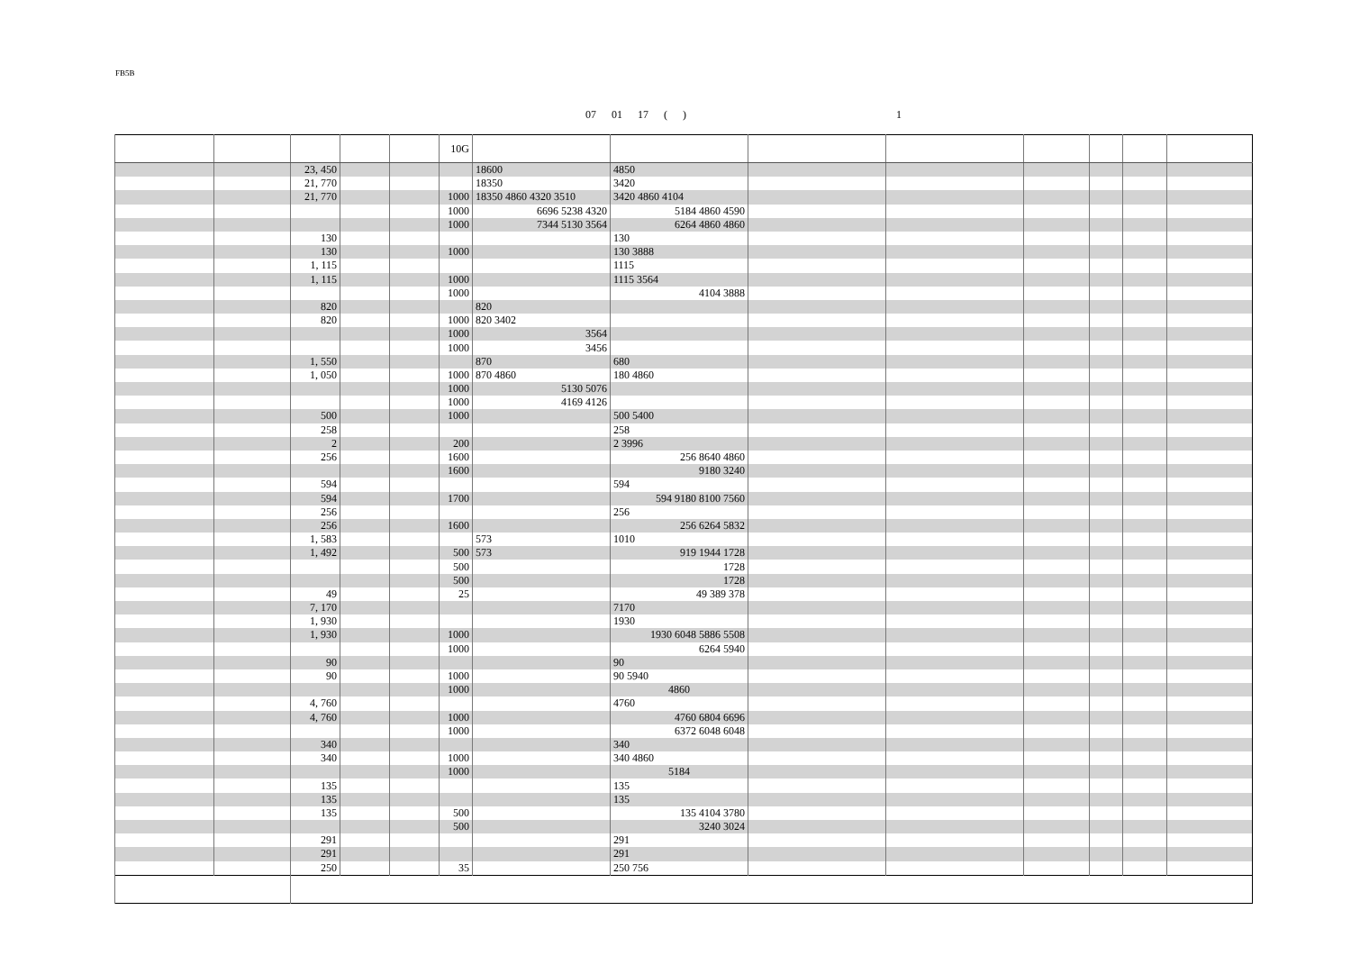FB5B
07 01 17 ( ) 1
| | | | | | 10G | | | | | | | | |
| | | 23, 450 | | | | 18600 | 4850 | | | | | | |
| | | 21, 770 | | | | 18350 | 3420 | | | | | | |
| | | 21, 770 | | | 1000 | 18350 4860 4320 3510 | 3420 4860 4104 | | | | | | |
| | | | | | 1000 | 6696 5238 4320 | 5184 4860 4590 | | | | | | |
| | | | | | 1000 | 7344 5130 3564 | 6264 4860 4860 | | | | | | |
| | | 130 | | | | | 130 | | | | | | |
| | | 130 | | | 1000 | | 130 3888 | | | | | | |
| | | 1, 115 | | | | | 1115 | | | | | | |
| | | 1, 115 | | | 1000 | | 1115 3564 | | | | | | |
| | | | | | 1000 | | 4104 3888 | | | | | | |
| | | 820 | | | | 820 | | | | | | | |
| | | 820 | | | 1000 | 820 3402 | | | | | | | |
| | | | | | 1000 | 3564 | | | | | | | |
| | | | | | 1000 | 3456 | | | | | | | |
| | | 1, 550 | | | | 870 | 680 | | | | | | |
| | | 1, 050 | | | 1000 | 870 4860 | 180 4860 | | | | | | |
| | | | | | 1000 | 5130 5076 | | | | | | | |
| | | | | | 1000 | 4169 4126 | | | | | | | |
| | | 500 | | | 1000 | | 500 5400 | | | | | | |
| | | 258 | | | | | 258 | | | | | | |
| | | 2 | | | 200 | | 2 3996 | | | | | | |
| | | 256 | | | 1600 | | 256 8640 4860 | | | | | | |
| | | | | | 1600 | | 9180 3240 | | | | | | |
| | | 594 | | | | | 594 | | | | | | |
| | | 594 | | | 1700 | | 594 9180 8100 7560 | | | | | | |
| | | 256 | | | | | 256 | | | | | | |
| | | 256 | | | 1600 | | 256 6264 5832 | | | | | | |
| | | 1, 583 | | | | 573 | 1010 | | | | | | |
| | | 1, 492 | | | 500 | 573 | 919 1944 1728 | | | | | | |
| | | | | | 500 | | 1728 | | | | | | |
| | | | | | 500 | | 1728 | | | | | | |
| | | 49 | | | 25 | | 49 389 378 | | | | | | |
| | | 7, 170 | | | | | 7170 | | | | | | |
| | | 1, 930 | | | | | 1930 | | | | | | |
| | | 1, 930 | | | 1000 | | 1930 6048 5886 5508 | | | | | | |
| | | | | | 1000 | | 6264 5940 | | | | | | |
| | | 90 | | | | | 90 | | | | | | |
| | | 90 | | | 1000 | | 90 5940 | | | | | | |
| | | | | | 1000 | | 4860 | | | | | | |
| | | 4, 760 | | | | | 4760 | | | | | | |
| | | 4, 760 | | | 1000 | | 4760 6804 6696 | | | | | | |
| | | | | | 1000 | | 6372 6048 6048 | | | | | | |
| | | 340 | | | | | 340 | | | | | | |
| | | 340 | | | 1000 | | 340 4860 | | | | | | |
| | | | | | 1000 | | 5184 | | | | | | |
| | | 135 | | | | | 135 | | | | | | |
| | | 135 | | | | | 135 | | | | | | |
| | | 135 | | | 500 | | 135 4104 3780 | | | | | | |
| | | | | | 500 | | 3240 3024 | | | | | | |
| | | 291 | | | | | 291 | | | | | | |
| | | 291 | | | | | 291 | | | | | | |
| | | 250 | | | 35 | | 250 756 | | | | | | |